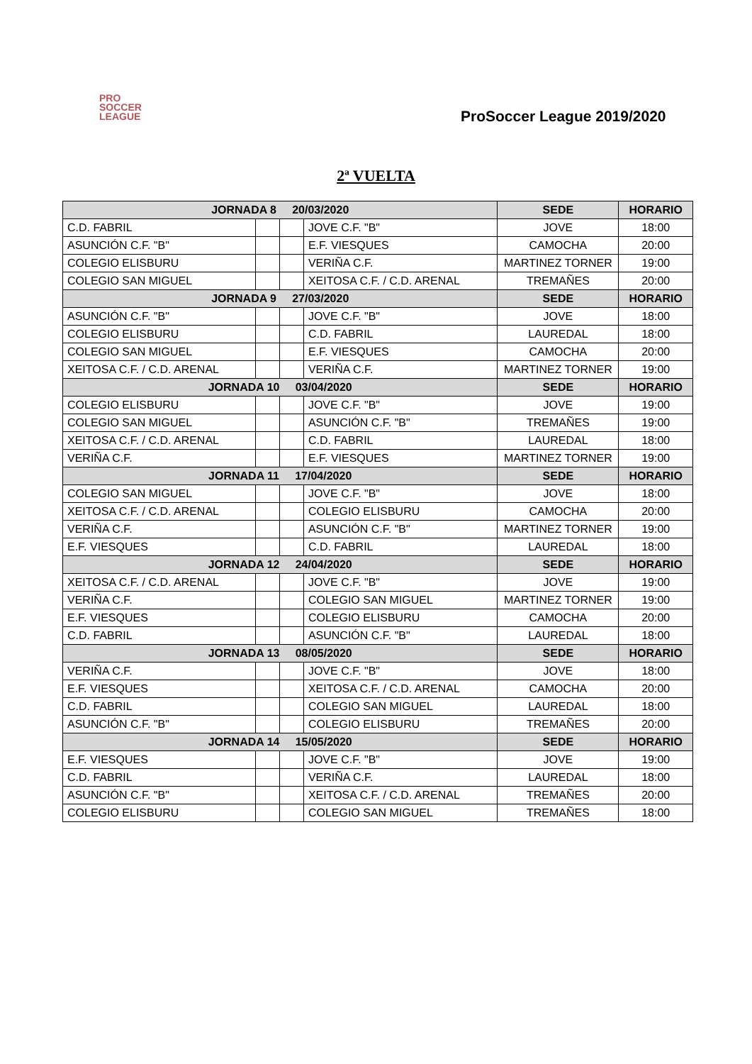PRO
SOCCER
LEAGUE
ProSoccer League 2019/2020
2ª VUELTA
| JORNADA 8 20/03/2020 | | | | SEDE | HORARIO |
| --- | --- | --- | --- | --- | --- |
| C.D. FABRIL | | | JOVE C.F. "B" | JOVE | 18:00 |
| ASUNCIÓN C.F. "B" | | | E.F. VIESQUES | CAMOCHA | 20:00 |
| COLEGIO ELISBURU | | | VERIÑA C.F. | MARTINEZ TORNER | 19:00 |
| COLEGIO SAN MIGUEL | | | XEITOSA C.F. / C.D. ARENAL | TREMAÑES | 20:00 |
| JORNADA 9 27/03/2020 | | | | SEDE | HORARIO |
| ASUNCIÓN C.F. "B" | | | JOVE C.F. "B" | JOVE | 18:00 |
| COLEGIO ELISBURU | | | C.D. FABRIL | LAUREDAL | 18:00 |
| COLEGIO SAN MIGUEL | | | E.F. VIESQUES | CAMOCHA | 20:00 |
| XEITOSA C.F. / C.D. ARENAL | | | VERIÑA C.F. | MARTINEZ TORNER | 19:00 |
| JORNADA 10 03/04/2020 | | | | SEDE | HORARIO |
| COLEGIO ELISBURU | | | JOVE C.F. "B" | JOVE | 19:00 |
| COLEGIO SAN MIGUEL | | | ASUNCIÓN C.F. "B" | TREMAÑES | 19:00 |
| XEITOSA C.F. / C.D. ARENAL | | | C.D. FABRIL | LAUREDAL | 18:00 |
| VERIÑA C.F. | | | E.F. VIESQUES | MARTINEZ TORNER | 19:00 |
| JORNADA 11 17/04/2020 | | | | SEDE | HORARIO |
| COLEGIO SAN MIGUEL | | | JOVE C.F. "B" | JOVE | 18:00 |
| XEITOSA C.F. / C.D. ARENAL | | | COLEGIO ELISBURU | CAMOCHA | 20:00 |
| VERIÑA C.F. | | | ASUNCIÓN C.F. "B" | MARTINEZ TORNER | 19:00 |
| E.F. VIESQUES | | | C.D. FABRIL | LAUREDAL | 18:00 |
| JORNADA 12 24/04/2020 | | | | SEDE | HORARIO |
| XEITOSA C.F. / C.D. ARENAL | | | JOVE C.F. "B" | JOVE | 19:00 |
| VERIÑA C.F. | | | COLEGIO SAN MIGUEL | MARTINEZ TORNER | 19:00 |
| E.F. VIESQUES | | | COLEGIO ELISBURU | CAMOCHA | 20:00 |
| C.D. FABRIL | | | ASUNCIÓN C.F. "B" | LAUREDAL | 18:00 |
| JORNADA 13 08/05/2020 | | | | SEDE | HORARIO |
| VERIÑA C.F. | | | JOVE C.F. "B" | JOVE | 18:00 |
| E.F. VIESQUES | | | XEITOSA C.F. / C.D. ARENAL | CAMOCHA | 20:00 |
| C.D. FABRIL | | | COLEGIO SAN MIGUEL | LAUREDAL | 18:00 |
| ASUNCIÓN C.F. "B" | | | COLEGIO ELISBURU | TREMAÑES | 20:00 |
| JORNADA 14 15/05/2020 | | | | SEDE | HORARIO |
| E.F. VIESQUES | | | JOVE C.F. "B" | JOVE | 19:00 |
| C.D. FABRIL | | | VERIÑA C.F. | LAUREDAL | 18:00 |
| ASUNCIÓN C.F. "B" | | | XEITOSA C.F. / C.D. ARENAL | TREMAÑES | 20:00 |
| COLEGIO ELISBURU | | | COLEGIO SAN MIGUEL | TREMAÑES | 18:00 |